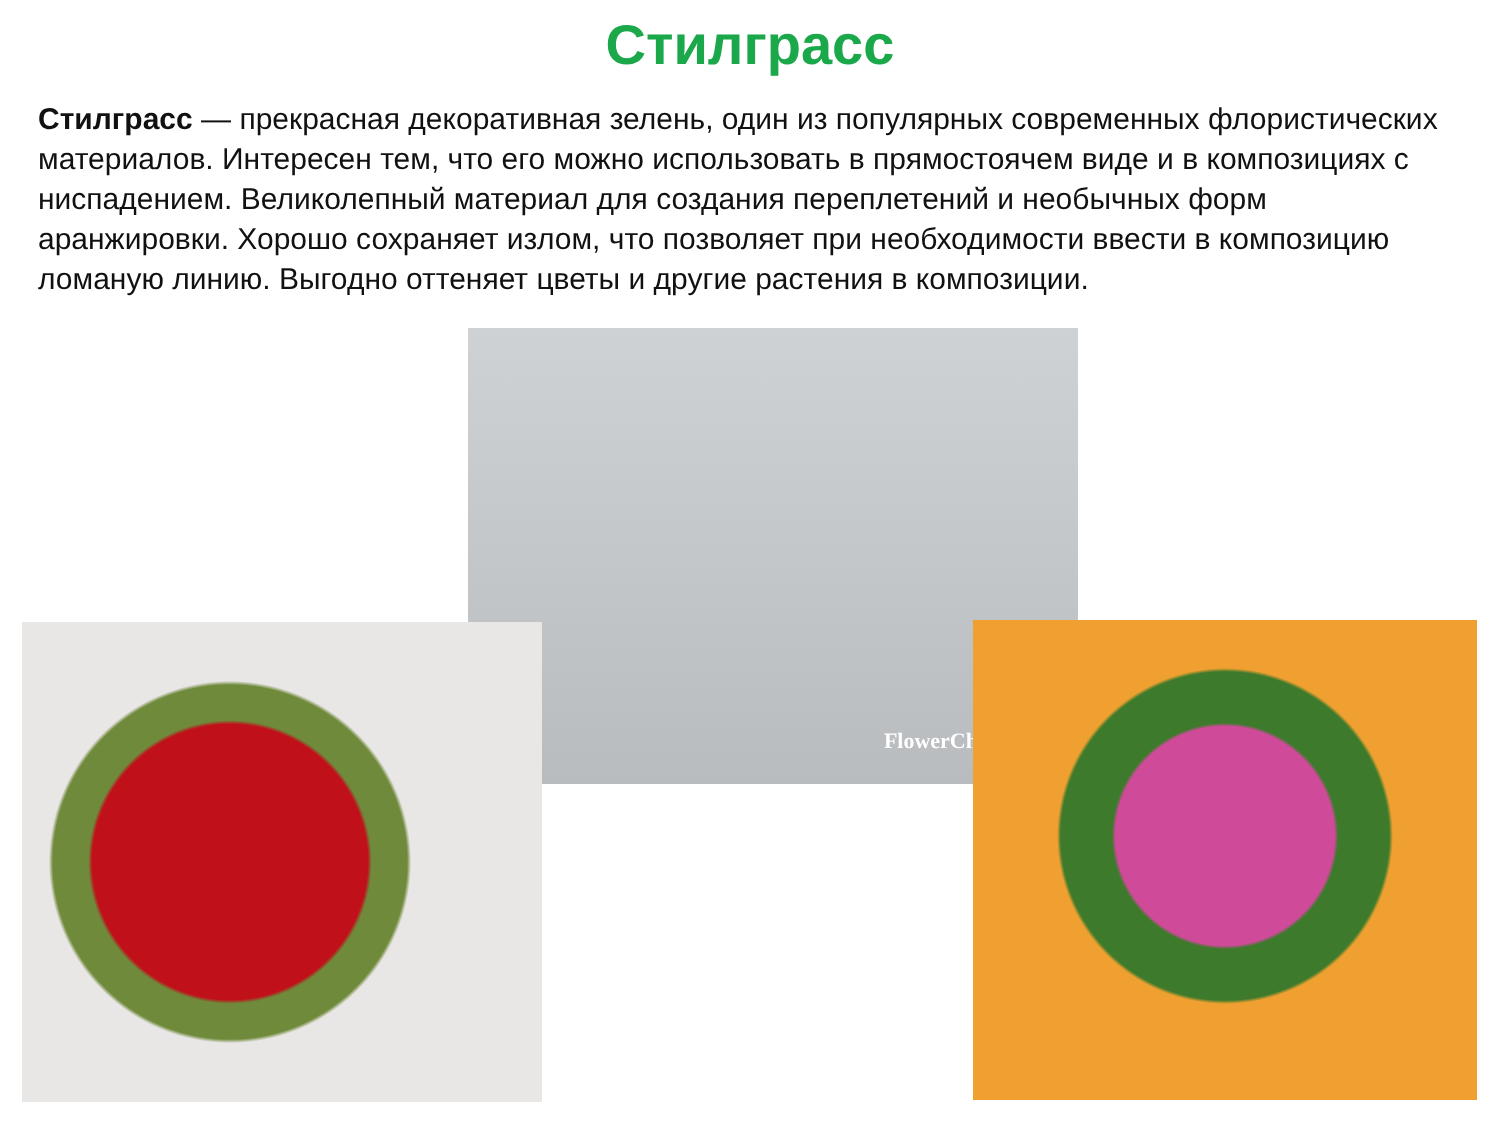Стилграсс
Стилграсс — прекрасная декоративная зелень, один из популярных современных флористических материалов. Интересен тем, что его можно использовать в прямостоячем виде и в композициях с ниспадением. Великолепный материал для создания переплетений и необычных форм аранжировки. Хорошо сохраняет излом, что позволяет при необходимости ввести в композицию ломаную линию. Выгодно оттеняет цветы и другие растения в композиции.
FlowerCh